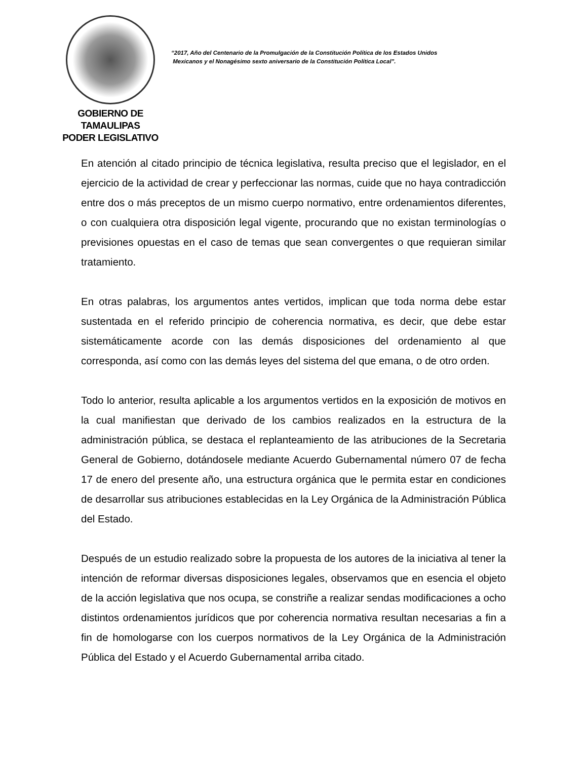GOBIERNO DE TAMAULIPAS
PODER LEGISLATIVO
“2017, Año del Centenario de la Promulgación de la Constitución Política de los Estados Unidos
Mexicanos y el Nonagésimo sexto aniversario de la Constitución Política Local”.
En atención al citado principio de técnica legislativa, resulta preciso que el legislador, en el ejercicio de la actividad de crear y perfeccionar las normas, cuide que no haya contradicción entre dos o más preceptos de un mismo cuerpo normativo, entre ordenamientos diferentes, o con cualquiera otra disposición legal vigente, procurando que no existan terminologías o previsiones opuestas en el caso de temas que sean convergentes o que requieran similar tratamiento.
En otras palabras, los argumentos antes vertidos, implican que toda norma debe estar sustentada en el referido principio de coherencia normativa, es decir, que debe estar sistemáticamente acorde con las demás disposiciones del ordenamiento al que corresponda, así como con las demás leyes del sistema del que emana, o de otro orden.
Todo lo anterior, resulta aplicable a los argumentos vertidos en la exposición de motivos en la cual manifiestan que derivado de los cambios realizados en la estructura de la administración pública, se destaca el replanteamiento de las atribuciones de la Secretaria General de Gobierno, dotándosele mediante Acuerdo Gubernamental número 07 de fecha 17 de enero del presente año, una estructura orgánica que le permita estar en condiciones de desarrollar sus atribuciones establecidas en la Ley Orgánica de la Administración Pública del Estado.
Después de un estudio realizado sobre la propuesta de los autores de la iniciativa al tener la intención de reformar diversas disposiciones legales, observamos que en esencia el objeto de la acción legislativa que nos ocupa, se constriñe a realizar sendas modificaciones a ocho distintos ordenamientos jurídicos que por coherencia normativa resultan necesarias a fin a fin de homologarse con los cuerpos normativos de la Ley Orgánica de la Administración Pública del Estado y el Acuerdo Gubernamental arriba citado.